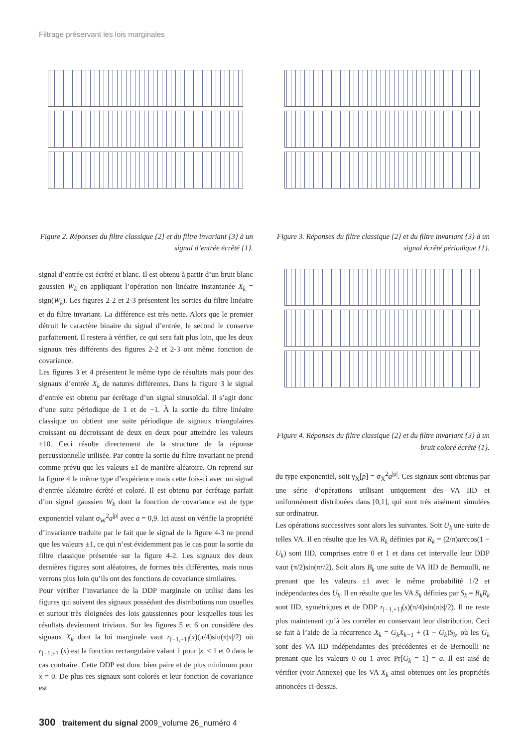Filtrage préservant les lois marginales
Figure 2. Réponses du filtre classique {2} et du filtre invariant {3} à un signal d’entrée écrêté {1}.
signal d’entrée est écrêté et blanc. Il est obtenu à partir d’un bruit blanc gaussien W<sub>k</sub> en appliquant l’opération non linéaire instantanée X<sub>k</sub> = sign(W<sub>k</sub>). Les figures 2-2 et 2-3 présentent les sorties du filtre linéaire et du filtre invariant. La différence est très nette. Alors que le premier détruit le caractère binaire du signal d’entrée, le second le conserve parfaitement. Il restera à vérifier, ce qui sera fait plus loin, que les deux signaux très différents des figures 2-2 et 2-3 ont même fonction de covariance.
Les figures 3 et 4 présentent le même type de résultats mais pour des signaux d’entrée X<sub>k</sub> de natures différentes. Dans la figure 3 le signal d’entrée est obtenu par écrêtage d’un signal sinusoïdal. Il s’agit donc d’une suite périodique de 1 et de −1. À la sortie du filtre linéaire classique on obtient une suite périodique de signaux triangulaires croissant ou décroissant de deux en deux pour atteindre les valeurs ±10. Ceci résulte directement de la structure de la réponse percussionnelle utilisée. Par contre la sortie du filtre invariant ne prend comme prévu que les valeurs ±1 de manière aléatoire. On reprend sur la figure 4 le même type d’expérience mais cette fois-ci avec un signal d’entrée aléatoire écrêté et coloré. Il est obtenu par écrêtage parfait d’un signal gaussien W<sub>k</sub> dont la fonction de covariance est de type exponentiel valant σ<sub>W</sub><sup>2</sup>a<sup>|p|</sup> avec a = 0,9. Ici aussi on vérifie la propriété d’invariance traduite par le fait que le signal de la figure 4-3 ne prend que les valeurs ±1, ce qui n’est évidemment pas le cas pour la sortie du filtre classique présentée sur la figure 4-2. Les signaux des deux dernières figures sont aléatoires, de formes très différentes, mais nous verrons plus loin qu’ils ont des fonctions de covariance similaires.
Pour vérifier l’invariance de la DDP marginale on utilise dans les figures qui suivent des signaux possédant des distributions non usuelles et surtout très éloignées des lois gaussiennes pour lesquelles tous les résultats deviennent triviaux. Sur les figures 5 et 6 on considère des signaux X<sub>k</sub> dont la loi marginale vaut r<sub>[−1,+1]</sub>(x)(π/4)sin(π|x|/2) où r<sub>[−1,+1]</sub>(x) est la fonction rectangulaire valant 1 pour |x| < 1 et 0 dans le cas contraire. Cette DDP est donc bien paire et de plus minimum pour x = 0. De plus ces signaux sont colorés et leur fonction de covariance est
Figure 3. Réponses du filtre classique {2} et du filtre invariant {3} à un signal écrêté périodique {1}.
Figure 4. Réponses du filtre classique {2} et du filtre invariant {3} à un bruit coloré écrêté {1}.
du type exponentiel, soit γ<sub>X</sub>[p] = σ<sub>X</sub><sup>2</sup>a<sup>|p|</sup>. Ces signaux sont obtenus par une série d’opérations utilisant uniquement des VA IID et uniformément distribuées dans [0,1], qui sont très aisément simulées sur ordinateur.
Les opérations successives sont alors les suivantes. Soit U<sub>k</sub> une suite de telles VA. Il en résulte que les VA R<sub>k</sub> définies par R<sub>k</sub> = (2/π)arccos(1 − U<sub>k</sub>) sont IID, comprises entre 0 et 1 et dans cet intervalle leur DDP vaut (π/2)sin(πr/2). Soit alors B<sub>k</sub> une suite de VA IID de Bernoulli, ne prenant que les valeurs ±1 avec le même probabilité 1/2 et indépendantes des U<sub>k</sub>. Il en résulte que les VA S<sub>k</sub> définies par S<sub>k</sub> = B<sub>k</sub>R<sub>k</sub> sont IID, symétriques et de DDP r<sub>[−1,+1]</sub>(s)(π/4)sin(π|s|/2). Il ne reste plus maintenant qu’à les corréler en conservant leur distribution. Ceci se fait à l’aide de la récurrence X<sub>k</sub> = G<sub>k</sub>X<sub>k−1</sub> + (1 − G<sub>k</sub>)S<sub>k</sub>, où les G<sub>k</sub> sont des VA IID indépendantes des précédentes et de Bernoulli ne prenant que les valeurs 0 ou 1 avec Pr[G<sub>k</sub> = 1] = a. Il est aisé de vérifier (voir Annexe) que les VA X<sub>k</sub> ainsi obtenues ont les propriétés annoncées ci-dessus.
300 traitement du signal 2009_volume 26_numéro 4